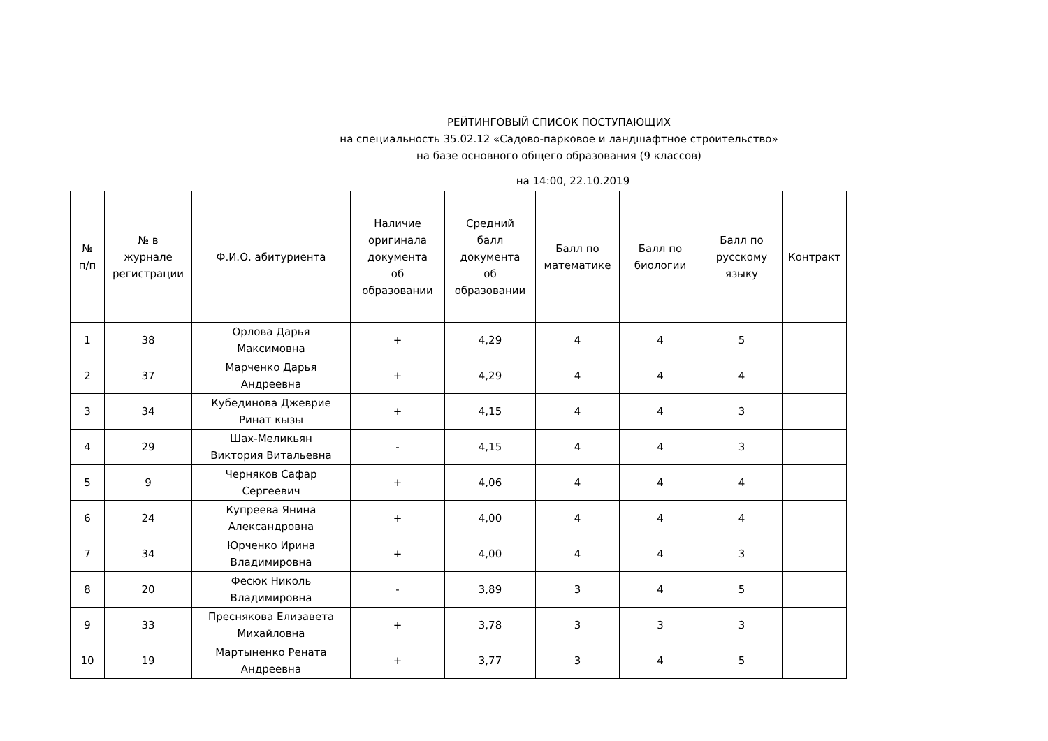РЕЙТИНГОВЫЙ СПИСОК ПОСТУПАЮЩИХ
на специальность 35.02.12 «Садово-парковое и ландшафтное строительство»
на базе основного общего образования (9 классов)
на 14:00, 22.10.2019
| № п/п | № в журнале регистрации | Ф.И.О. абитуриента | Наличие оригинала документа об образовании | Средний балл документа об образовании | Балл по математике | Балл по биологии | Балл по русскому языку | Контракт |
| --- | --- | --- | --- | --- | --- | --- | --- | --- |
| 1 | 38 | Орлова Дарья Максимовна | + | 4,29 | 4 | 4 | 5 | |
| 2 | 37 | Марченко Дарья Андреевна | + | 4,29 | 4 | 4 | 4 | |
| 3 | 34 | Кубединова Джеврие Ринат кызы | + | 4,15 | 4 | 4 | 3 | |
| 4 | 29 | Шах-Меликьян Виктория Витальевна | - | 4,15 | 4 | 4 | 3 | |
| 5 | 9 | Черняков Сафар Сергеевич | + | 4,06 | 4 | 4 | 4 | |
| 6 | 24 | Купреева Янина Александровна | + | 4,00 | 4 | 4 | 4 | |
| 7 | 34 | Юрченко Ирина Владимировна | + | 4,00 | 4 | 4 | 3 | |
| 8 | 20 | Фесюк Николь Владимировна | - | 3,89 | 3 | 4 | 5 | |
| 9 | 33 | Преснякова Елизавета Михайловна | + | 3,78 | 3 | 3 | 3 | |
| 10 | 19 | Мартыненко Рената Андреевна | + | 3,77 | 3 | 4 | 5 | |